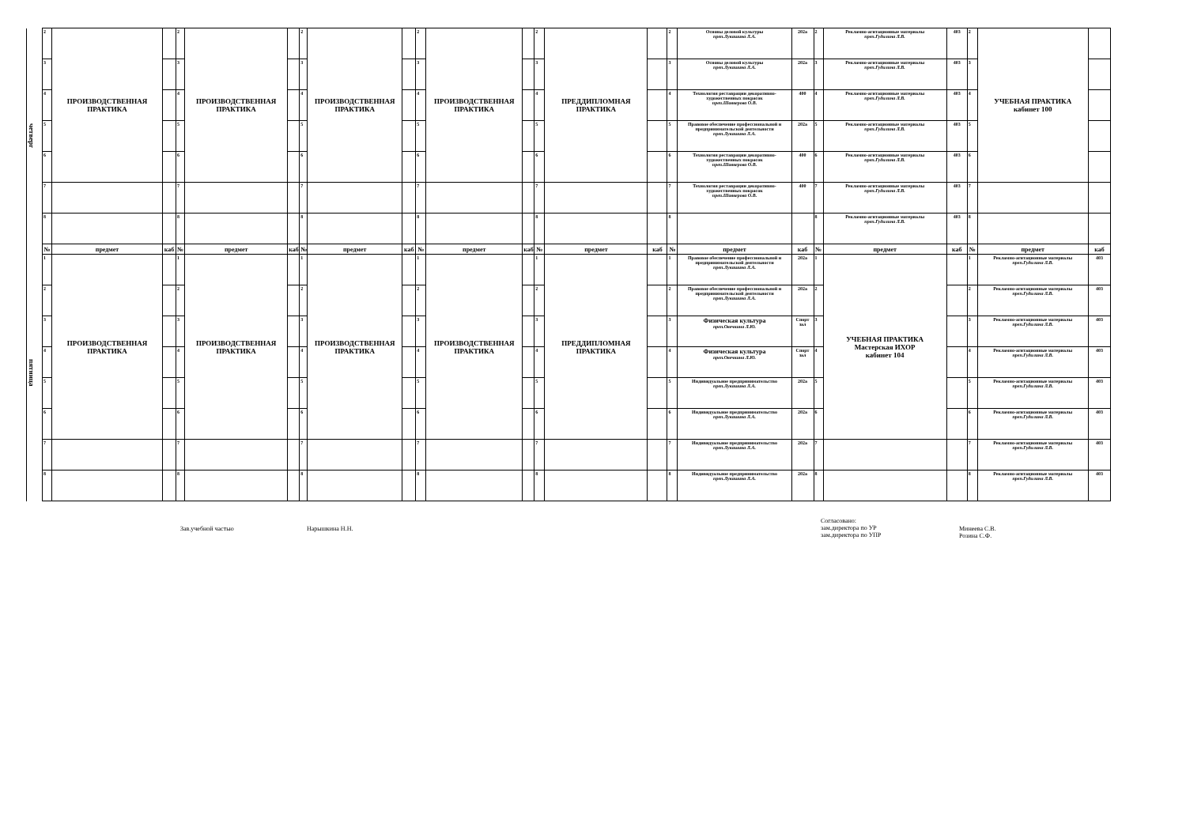| четверг | 2 | ПРОИЗВОДСТВЕННАЯ ПРАКТИКА | | 2 | ПРОИЗВОДСТВЕННАЯ ПРАКТИКА | | 2 | ПРОИЗВОДСТВЕННАЯ ПРАКТИКА | | 2 | ПРОИЗВОДСТВЕННАЯ ПРАКТИКА | | 2 | ПРЕДДИПЛОМНАЯ ПРАКТИКА | | 2 | Основы деловой культуры преп.Лукашина Л.А. | 202а | 2 | Рекламно-агитационные материалы преп.Гудилина Л.В. | 403 | 2 | УЧЕБНАЯ ПРАКТИКА кабинет 100 | |
| | 3 | | | 3 | | | 3 | | | 3 | | | 3 | | | 3 | Основы деловой культуры преп.Лукашина Л.А. | 202а | 3 | Рекламно-агитационные материалы преп.Гудилина Л.В. | 403 | 3 | | |
| | 4 | | | 4 | | | 4 | | | 4 | | | 4 | | | 4 | Технология реставрации декоративно-художественных покрасок преп.Шавкерова О.В. | 400 | 4 | Рекламно-агитационные материалы преп.Гудилина Л.В. | 403 | 4 | | |
| | 5 | | | 5 | | | 5 | | | 5 | | | 5 | | | 5 | Правовое обеспечение профессиональной и предпринимательской деятельности преп.Лукашина Л.А. | 202а | 5 | Рекламно-агитационные материалы преп.Гудилина Л.В. | 403 | 5 | | |
| | 6 | | | 6 | | | 6 | | | 6 | | | 6 | | | 6 | Технология реставрации декоративно-художественных покрасок преп.Шавкерова О.В. | 400 | 6 | Рекламно-агитационные материалы преп.Гудилина Л.В. | 403 | 6 | | |
| | 7 | | | 7 | | | 7 | | | 7 | | | 7 | | | 7 | Технология реставрации декоративно-художественных покрасок преп.Шавкерова О.В. | 400 | 7 | Рекламно-агитационные материалы преп.Гудилина Л.В. | 403 | 7 | | |
| | 8 | | | 8 | | | 8 | | | 8 | | | 8 | | | 8 | | | 8 | Рекламно-агитационные материалы преп.Гудилина Л.В. | 403 | 8 | | |
| пятница | № | предмет | каб | № | предмет | каб | № | предмет | каб | № | предмет | каб | № | предмет | каб | № | предмет | каб | № | предмет | каб | № | предмет | каб |
| | 1 | ПРОИЗВОДСТВЕННАЯ ПРАКТИКА | | 1 | ПРОИЗВОДСТВЕННАЯ ПРАКТИКА | | 1 | ПРОИЗВОДСТВЕННАЯ ПРАКТИКА | | 1 | ПРОИЗВОДСТВЕННАЯ ПРАКТИКА | | 1 | ПРЕДДИПЛОМНАЯ ПРАКТИКА | | 1 | Правовое обеспечение профессиональной и предпринимательской деятельности преп.Лукашина Л.А. | 202а | 1 | УЧЕБНАЯ ПРАКТИКА Мастерская ИХОР кабинет 104 | | 1 | Рекламно-агитационные материалы преп.Гудилина Л.В. | 403 |
| | 2 | | | 2 | | | 2 | | | 2 | | | 2 | | | 2 | Правовое обеспечение профессиональной и предпринимательской деятельности преп.Лукашина Л.А. | 202а | 2 | | | 2 | Рекламно-агитационные материалы преп.Гудилина Л.В. | 403 |
| | 3 | | | 3 | | | 3 | | | 3 | | | 3 | | | 3 | Физическая культура преп.Овечкина Л.Ю. | Спорт зал | 3 | | | 3 | Рекламно-агитационные материалы преп.Гудилина Л.В. | 403 |
| | 4 | | | 4 | | | 4 | | | 4 | | | 4 | | | 4 | Физическая культура преп.Овечкина Л.Ю. | Спорт зал | 4 | | | 4 | Рекламно-агитационные материалы преп.Гудилина Л.В. | 403 |
| | 5 | | | 5 | | | 5 | | | 5 | | | 5 | | | 5 | Индивидуальное предпринимательство преп.Лукашина Л.А. | 202а | 5 | | | 5 | Рекламно-агитационные материалы преп.Гудилина Л.В. | 403 |
| | 6 | | | 6 | | | 6 | | | 6 | | | 6 | | | 6 | Индивидуальное предпринимательство преп.Лукашина Л.А. | 202а | 6 | | | 6 | Рекламно-агитационные материалы преп.Гудилина Л.В. | 403 |
| | 7 | | | 7 | | | 7 | | | 7 | | | 7 | | | 7 | Индивидуальное предпринимательство преп.Лукашина Л.А. | 202а | 7 | | | 7 | Рекламно-агитационные материалы преп.Гудилина Л.В. | 403 |
| | 8 | | | 8 | | | 8 | | | 8 | | | 8 | | | 8 | Индивидуальное предпринимательство преп.Лукашина Л.А. | 202а | 8 | | | 8 | Рекламно-агитационные материалы преп.Гудилина Л.В. | 403 |
Зав.учебной частью Нарышкина Н.Н.
Согласовано:
зам.директора по УР
зам.директора по УПР
Минеева С.В.
Розина С.Ф.